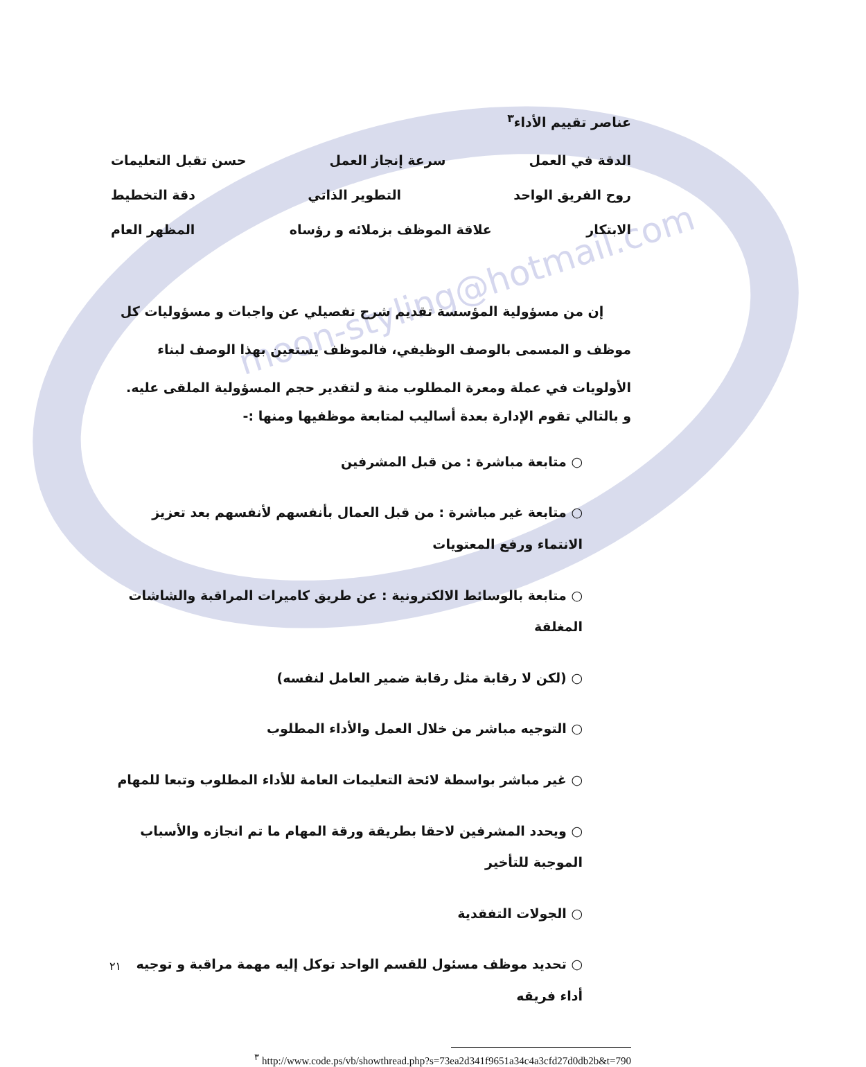moon-styling@hotmail.com
عناصر تقييم الأداء<sup>٣</sup>
الدقة في العمل سرعة إنجاز العمل حسن تقبل التعليمات
روح الفريق الواحد التطوير الذاتي دقة التخطيط
الابتكار علاقة الموظف بزملائه و رؤساه المظهر العام
إن من مسؤولية المؤسسة تقديم شرح تفصيلي عن واجبات و مسؤوليات كل موظف و المسمى بالوصف الوظيفي، فالموظف يستعين بهذا الوصف لبناء الأولويات في عملة ومعرة المطلوب منة و لتقدير حجم المسؤولية الملقى عليه.
و بالتالي تقوم الإدارة بعدة أساليب لمتابعة موظفيها ومنها :-
○ متابعة مباشرة : من قبل المشرفين
○ متابعة غير مباشرة : من قبل العمال بأنفسهم لأنفسهم بعد تعزيز الانتماء ورفع المعتويات
○ متابعة بالوسائط الالكترونية : عن طريق كاميرات المراقبة والشاشات المغلقة
○ (لكن لا رقابة مثل رقابة ضمير العامل لنفسه)
○ التوجيه مباشر من خلال العمل والأداء المطلوب
○ غير مباشر بواسطة لائحة التعليمات العامة للأداء المطلوب وتبعا للمهام
○ ويحدد المشرفين لاحقا بطريقة ورقة المهام ما تم انجازه والأسباب الموجبة للتأخير
○ الجولات التفقدية
○ تحديد موظف مسئول للقسم الواحد توكل إليه مهمة مراقبة و توجيه أداء فريقه
<sup>٣</sup> http://www.code.ps/vb/showthread.php?s=73ea2d341f9651a34c4a3cfd27d0db2b&t=790
٢١